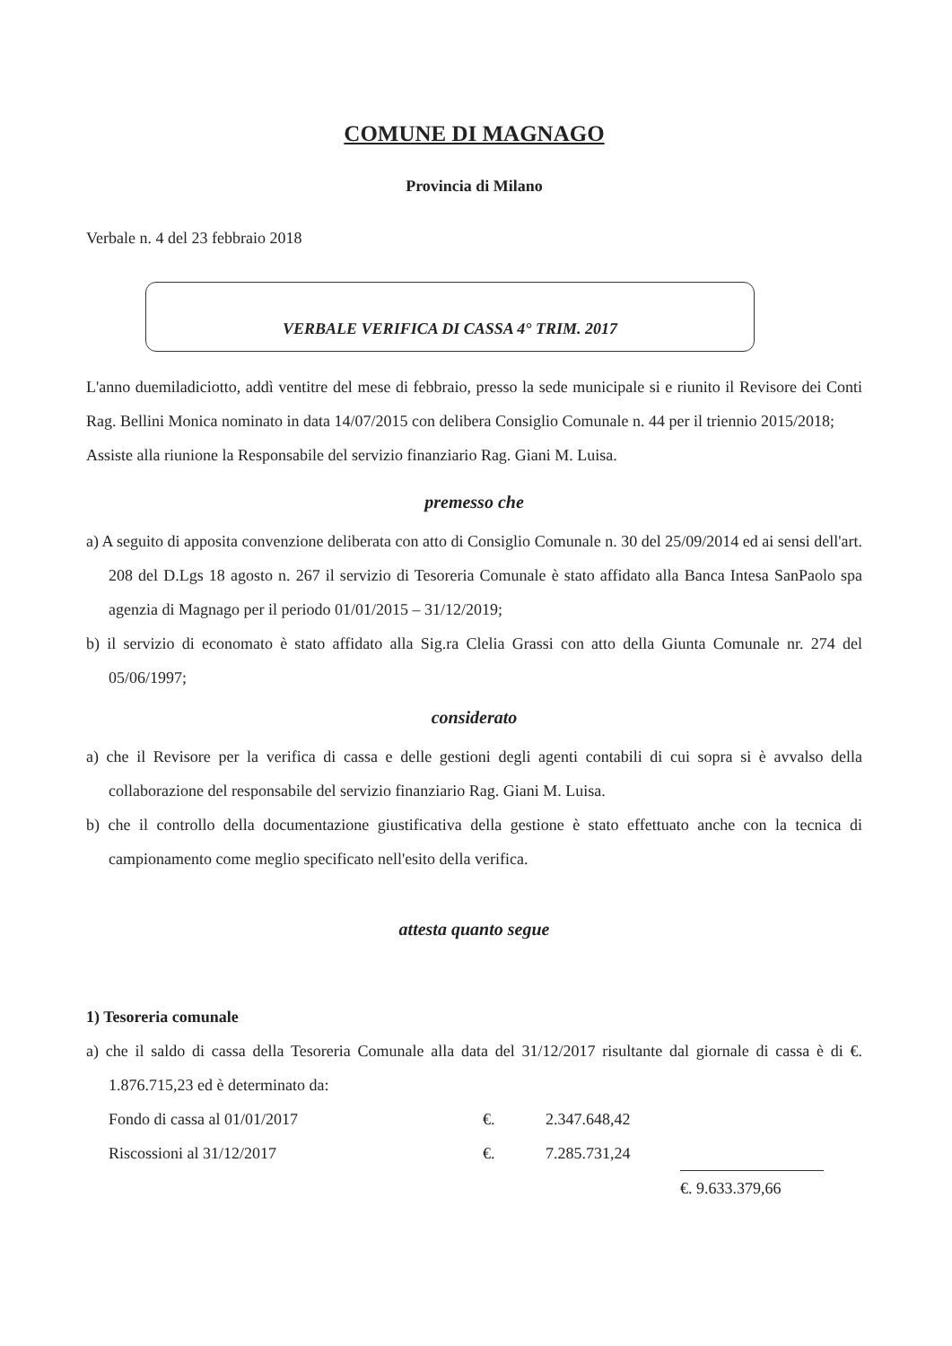COMUNE DI MAGNAGO
Provincia di Milano
Verbale n. 4 del 23 febbraio 2018
VERBALE VERIFICA DI CASSA 4° TRIM. 2017
L'anno duemiladiciotto, addì ventitre del mese di febbraio, presso la sede municipale si e riunito il Revisore dei Conti Rag. Bellini Monica nominato in data 14/07/2015 con delibera Consiglio Comunale n. 44 per il triennio 2015/2018;
Assiste alla riunione la Responsabile del servizio finanziario Rag. Giani M. Luisa.
premesso che
a) A seguito di apposita convenzione deliberata con atto di Consiglio Comunale n. 30 del 25/09/2014 ed ai sensi dell'art. 208 del D.Lgs 18 agosto n. 267 il servizio di Tesoreria Comunale è stato affidato alla Banca Intesa SanPaolo spa agenzia di Magnago per il periodo 01/01/2015 – 31/12/2019;
b) il servizio di economato è stato affidato alla Sig.ra Clelia Grassi con atto della Giunta Comunale nr. 274 del 05/06/1997;
considerato
a) che il Revisore per la verifica di cassa e delle gestioni degli agenti contabili di cui sopra si è avvalso della collaborazione del responsabile del servizio finanziario Rag. Giani M. Luisa.
b) che il controllo della documentazione giustificativa della gestione è stato effettuato anche con la tecnica di campionamento come meglio specificato nell'esito della verifica.
attesta quanto segue
1) Tesoreria comunale
a) che il saldo di cassa della Tesoreria Comunale alla data del 31/12/2017 risultante dal giornale di cassa è di €. 1.876.715,23 ed è determinato da:
| Fondo di cassa al 01/01/2017 | €. | 2.347.648,42 | |
| Riscossioni al 31/12/2017 | €. | 7.285.731,24 | |
| | | | €. 9.633.379,66 |